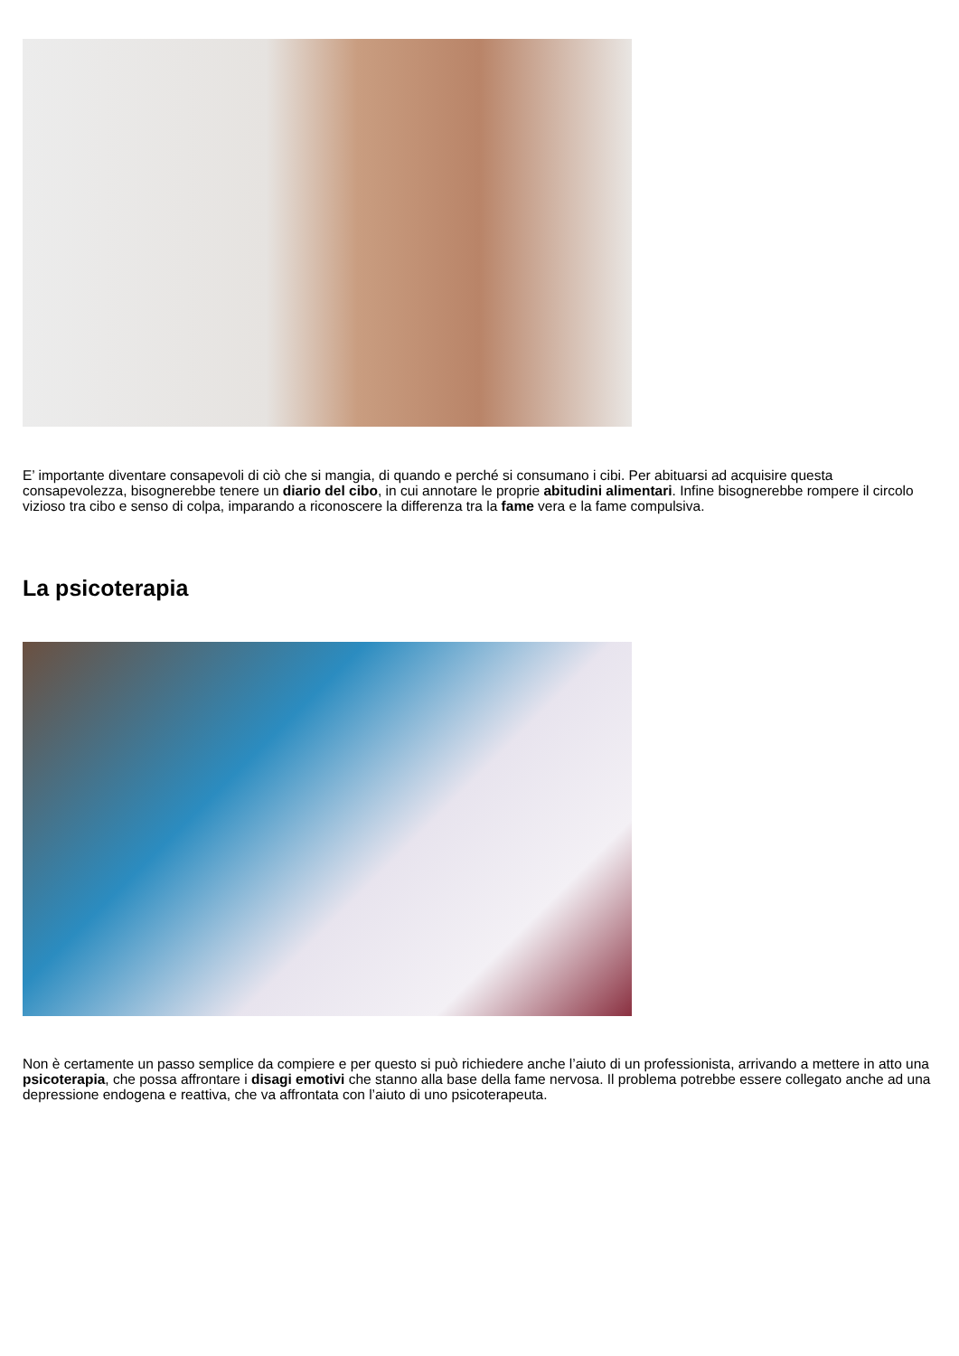E’ importante diventare consapevoli di ciò che si mangia, di quando e perché si consumano i cibi. Per abituarsi ad acquisire questa consapevolezza, bisognerebbe tenere un diario del cibo, in cui annotare le proprie abitudini alimentari. Infine bisognerebbe rompere il circolo vizioso tra cibo e senso di colpa, imparando a riconoscere la differenza tra la fame vera e la fame compulsiva.
La psicoterapia
Non è certamente un passo semplice da compiere e per questo si può richiedere anche l’aiuto di un professionista, arrivando a mettere in atto una psicoterapia, che possa affrontare i disagi emotivi che stanno alla base della fame nervosa. Il problema potrebbe essere collegato anche ad una depressione endogena e reattiva, che va affrontata con l’aiuto di uno psicoterapeuta.